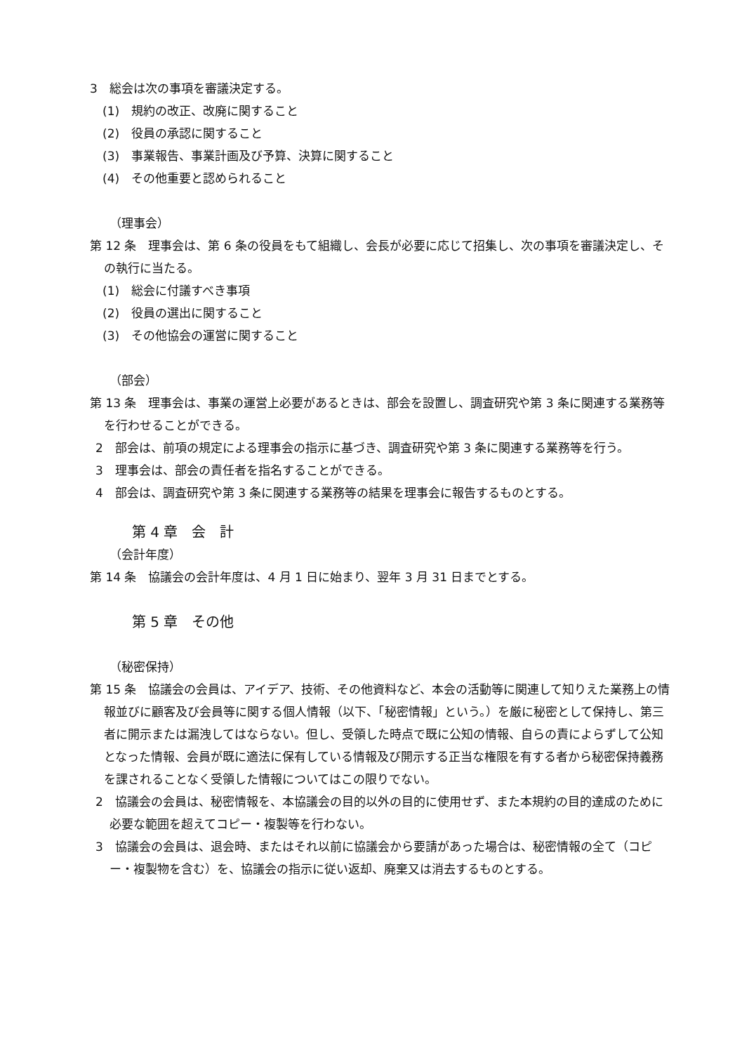3　総会は次の事項を審議決定する。
(1)　規約の改正、改廃に関すること
(2)　役員の承認に関すること
(3)　事業報告、事業計画及び予算、決算に関すること
(4)　その他重要と認められること
（理事会）
第 12 条　理事会は、第 6 条の役員をもて組織し、会長が必要に応じて招集し、次の事項を審議決定し、その執行に当たる。
(1)　総会に付議すべき事項
(2)　役員の選出に関すること
(3)　その他協会の運営に関すること
（部会）
第 13 条　理事会は、事業の運営上必要があるときは、部会を設置し、調査研究や第 3 条に関連する業務等を行わせることができる。
2　部会は、前項の規定による理事会の指示に基づき、調査研究や第 3 条に関連する業務等を行う。
3　理事会は、部会の責任者を指名することができる。
4　部会は、調査研究や第 3 条に関連する業務等の結果を理事会に報告するものとする。
第 4 章　会　計
（会計年度）
第 14 条　協議会の会計年度は、4 月 1 日に始まり、翌年 3 月 31 日までとする。
第 5 章　その他
（秘密保持）
第 15 条　協議会の会員は、アイデア、技術、その他資料など、本会の活動等に関連して知りえた業務上の情報並びに顧客及び会員等に関する個人情報（以下、「秘密情報」という。）を厳に秘密として保持し、第三者に開示または漏洩してはならない。但し、受領した時点で既に公知の情報、自らの責によらずして公知となった情報、会員が既に適法に保有している情報及び開示する正当な権限を有する者から秘密保持義務を課されることなく受領した情報についてはこの限りでない。
2　協議会の会員は、秘密情報を、本協議会の目的以外の目的に使用せず、また本規約の目的達成のために必要な範囲を超えてコピー・複製等を行わない。
3　協議会の会員は、退会時、またはそれ以前に協議会から要請があった場合は、秘密情報の全て（コピー・複製物を含む）を、協議会の指示に従い返却、廃棄又は消去するものとする。